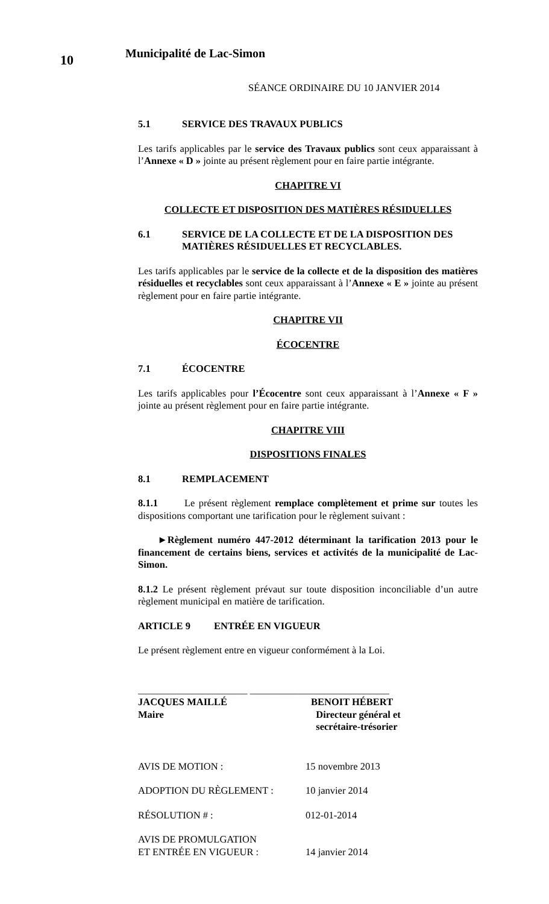10
Municipalité de Lac-Simon
SÉANCE ORDINAIRE DU 10 JANVIER 2014
5.1 SERVICE DES TRAVAUX PUBLICS
Les tarifs applicables par le service des Travaux publics sont ceux apparaissant à l’Annexe « D » jointe au présent règlement pour en faire partie intégrante.
CHAPITRE VI
COLLECTE ET DISPOSITION DES MATIÈRES RÉSIDUELLES
6.1 SERVICE DE LA COLLECTE ET DE LA DISPOSITION DES MATIÈRES RÉSIDUELLES ET RECYCLABLES.
Les tarifs applicables par le service de la collecte et de la disposition des matières résiduelles et recyclables sont ceux apparaissant à l’Annexe « E » jointe au présent règlement pour en faire partie intégrante.
CHAPITRE VII
ÉCOCENTRE
7.1 ÉCOCENTRE
Les tarifs applicables pour l’Écocentre sont ceux apparaissant à l’Annexe « F » jointe au présent règlement pour en faire partie intégrante.
CHAPITRE VIII
DISPOSITIONS FINALES
8.1 REMPLACEMENT
8.1.1 Le présent règlement remplace complètement et prime sur toutes les dispositions comportant une tarification pour le règlement suivant :
►Règlement numéro 447-2012 déterminant la tarification 2013 pour le financement de certains biens, services et activités de la municipalité de Lac-Simon.
8.1.2 Le présent règlement prévaut sur toute disposition inconciliable d’un autre règlement municipal en matière de tarification.
ARTICLE 9 ENTRÉE EN VIGUEUR
Le présent règlement entre en vigueur conformément à la Loi.
______________________ ____________________________
JACQUES MAILLÉ
Maire
BENOIT HÉBERT
Directeur général et
secrétaire-trésorier
AVIS DE MOTION : 15 novembre 2013
ADOPTION DU RÈGLEMENT : 10 janvier 2014
RÉSOLUTION # : 012-01-2014
AVIS DE PROMULGATION
ET ENTRÉE EN VIGUEUR :
14 janvier 2014